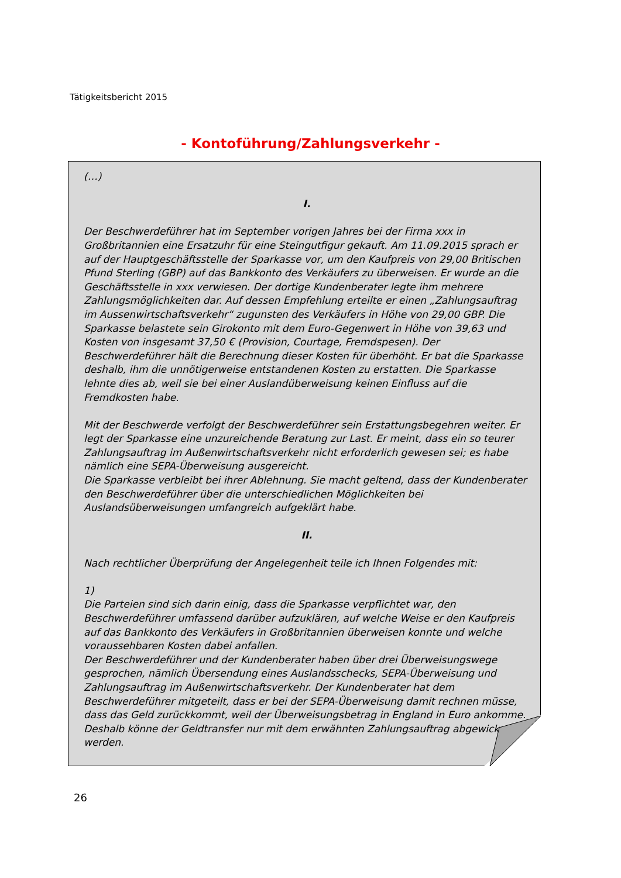Tätigkeitsbericht 2015
- Kontoführung/Zahlungsverkehr -
(…)
I.
Der Beschwerdeführer hat im September vorigen Jahres bei der Firma xxx in Großbritannien eine Ersatzuhr für eine Steingutfigur gekauft. Am 11.09.2015 sprach er auf der Hauptgeschäftsstelle der Sparkasse vor, um den Kaufpreis von 29,00 Britischen Pfund Sterling (GBP) auf das Bankkonto des Verkäufers zu überweisen. Er wurde an die Geschäftsstelle in xxx verwiesen. Der dortige Kundenberater legte ihm mehrere Zahlungsmöglichkeiten dar. Auf dessen Empfehlung erteilte er einen „Zahlungsauftrag im Aussenwirtschaftsverkehr“ zugunsten des Verkäufers in Höhe von 29,00 GBP. Die Sparkasse belastete sein Girokonto mit dem Euro-Gegenwert in Höhe von 39,63 und Kosten von insgesamt 37,50 € (Provision, Courtage, Fremdspesen). Der Beschwerdeführer hält die Berechnung dieser Kosten für überhöht. Er bat die Sparkasse deshalb, ihm die unnötigerweise entstandenen Kosten zu erstatten. Die Sparkasse lehnte dies ab, weil sie bei einer Auslandüberweisung keinen Einfluss auf die Fremdkosten habe.
Mit der Beschwerde verfolgt der Beschwerdeführer sein Erstattungsbegehren weiter. Er legt der Sparkasse eine unzureichende Beratung zur Last. Er meint, dass ein so teurer Zahlungsauftrag im Außenwirtschaftsverkehr nicht erforderlich gewesen sei; es habe nämlich eine SEPA-Überweisung ausgereicht.
Die Sparkasse verbleibt bei ihrer Ablehnung. Sie macht geltend, dass der Kundenberater den Beschwerdeführer über die unterschiedlichen Möglichkeiten bei Auslandsüberweisungen umfangreich aufgeklärt habe.
II.
Nach rechtlicher Überprüfung der Angelegenheit teile ich Ihnen Folgendes mit:
1)
Die Parteien sind sich darin einig, dass die Sparkasse verpflichtet war, den Beschwerdeführer umfassend darüber aufzuklären, auf welche Weise er den Kaufpreis auf das Bankkonto des Verkäufers in Großbritannien überweisen konnte und welche voraussehbaren Kosten dabei anfallen.
Der Beschwerdeführer und der Kundenberater haben über drei Überweisungswege gesprochen, nämlich Übersendung eines Auslandsschecks, SEPA-Überweisung und Zahlungsauftrag im Außenwirtschaftsverkehr. Der Kundenberater hat dem Beschwerdeführer mitgeteilt, dass er bei der SEPA-Überweisung damit rechnen müsse, dass das Geld zurückkommt, weil der Überweisungsbetrag in England in Euro ankomme. Deshalb könne der Geldtransfer nur mit dem erwähnten Zahlungsauftrag abgewickelt werden.
26